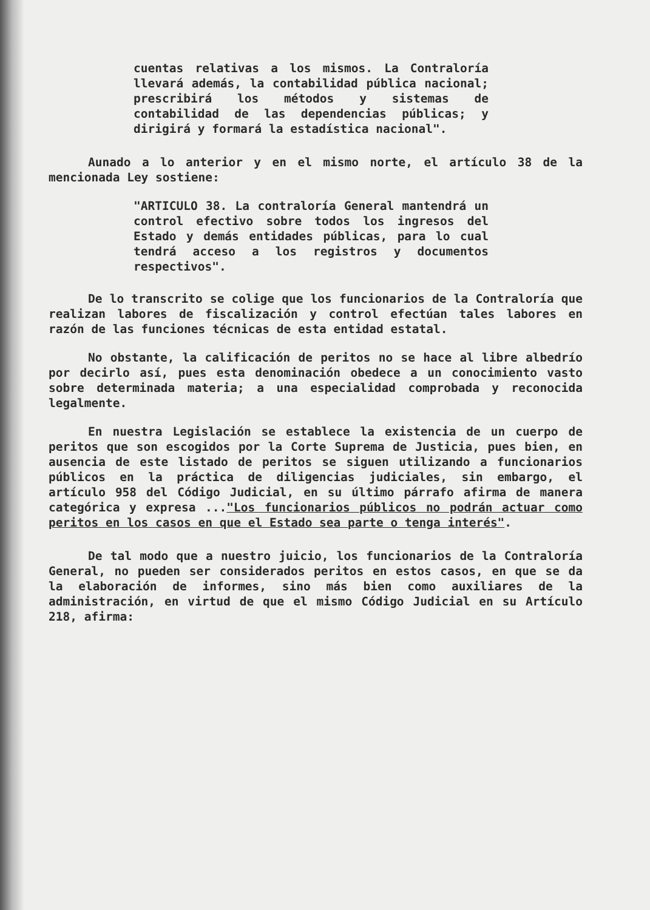cuentas relativas a los mismos. La Contraloría llevará además, la contabilidad pública nacional; prescribirá los métodos y sistemas de contabilidad de las dependencias públicas; y dirigirá y formará la estadística nacional".
Aunado a lo anterior y en el mismo norte, el artículo 38 de la mencionada Ley sostiene:
"ARTICULO 38. La contraloría General mantendrá un control efectivo sobre todos los ingresos del Estado y demás entidades públicas, para lo cual tendrá acceso a los registros y documentos respectivos".
De lo transcrito se colige que los funcionarios de la Contraloría que realizan labores de fiscalización y control efectúan tales labores en razón de las funciones técnicas de esta entidad estatal.
No obstante, la calificación de peritos no se hace al libre albedrío por decirlo así, pues esta denominación obedece a un conocimiento vasto sobre determinada materia; a una especialidad comprobada y reconocida legalmente.
En nuestra Legislación se establece la existencia de un cuerpo de peritos que son escogidos por la Corte Suprema de Justicia, pues bien, en ausencia de este listado de peritos se siguen utilizando a funcionarios públicos en la práctica de diligencias judiciales, sin embargo, el artículo 958 del Código Judicial, en su último párrafo afirma de manera categórica y expresa ..."Los funcionarios públicos no podrán actuar como peritos en los casos en que el Estado sea parte o tenga interés".
De tal modo que a nuestro juicio, los funcionarios de la Contraloría General, no pueden ser considerados peritos en estos casos, en que se da la elaboración de informes, sino más bien como auxiliares de la administración, en virtud de que el mismo Código Judicial en su Artículo 218, afirma: